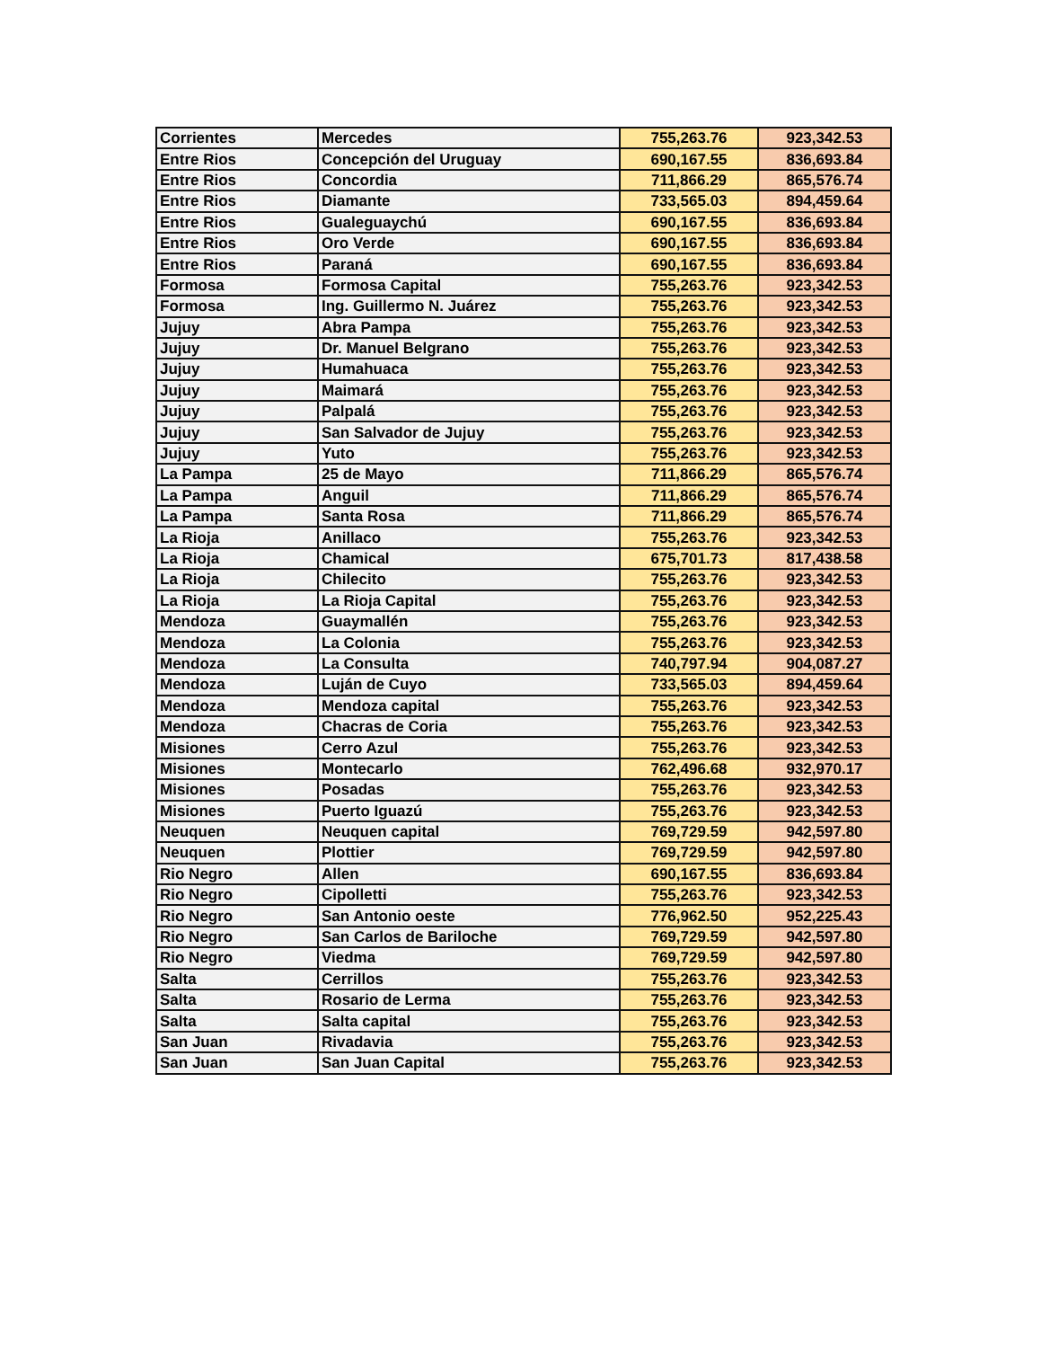| Corrientes | Mercedes | 755,263.76 | 923,342.53 |
| Entre Rios | Concepción del Uruguay | 690,167.55 | 836,693.84 |
| Entre Rios | Concordia | 711,866.29 | 865,576.74 |
| Entre Rios | Diamante | 733,565.03 | 894,459.64 |
| Entre Rios | Gualeguaychú | 690,167.55 | 836,693.84 |
| Entre Rios | Oro Verde | 690,167.55 | 836,693.84 |
| Entre Rios | Paraná | 690,167.55 | 836,693.84 |
| Formosa | Formosa Capital | 755,263.76 | 923,342.53 |
| Formosa | Ing. Guillermo N. Juárez | 755,263.76 | 923,342.53 |
| Jujuy | Abra Pampa | 755,263.76 | 923,342.53 |
| Jujuy | Dr. Manuel Belgrano | 755,263.76 | 923,342.53 |
| Jujuy | Humahuaca | 755,263.76 | 923,342.53 |
| Jujuy | Maimará | 755,263.76 | 923,342.53 |
| Jujuy | Palpalá | 755,263.76 | 923,342.53 |
| Jujuy | San Salvador de Jujuy | 755,263.76 | 923,342.53 |
| Jujuy | Yuto | 755,263.76 | 923,342.53 |
| La Pampa | 25 de Mayo | 711,866.29 | 865,576.74 |
| La Pampa | Anguil | 711,866.29 | 865,576.74 |
| La Pampa | Santa Rosa | 711,866.29 | 865,576.74 |
| La Rioja | Anillaco | 755,263.76 | 923,342.53 |
| La Rioja | Chamical | 675,701.73 | 817,438.58 |
| La Rioja | Chilecito | 755,263.76 | 923,342.53 |
| La Rioja | La Rioja Capital | 755,263.76 | 923,342.53 |
| Mendoza | Guaymallén | 755,263.76 | 923,342.53 |
| Mendoza | La Colonia | 755,263.76 | 923,342.53 |
| Mendoza | La Consulta | 740,797.94 | 904,087.27 |
| Mendoza | Luján de Cuyo | 733,565.03 | 894,459.64 |
| Mendoza | Mendoza capital | 755,263.76 | 923,342.53 |
| Mendoza | Chacras de Coria | 755,263.76 | 923,342.53 |
| Misiones | Cerro Azul | 755,263.76 | 923,342.53 |
| Misiones | Montecarlo | 762,496.68 | 932,970.17 |
| Misiones | Posadas | 755,263.76 | 923,342.53 |
| Misiones | Puerto Iguazú | 755,263.76 | 923,342.53 |
| Neuquen | Neuquen capital | 769,729.59 | 942,597.80 |
| Neuquen | Plottier | 769,729.59 | 942,597.80 |
| Rio Negro | Allen | 690,167.55 | 836,693.84 |
| Rio Negro | Cipolletti | 755,263.76 | 923,342.53 |
| Rio Negro | San Antonio oeste | 776,962.50 | 952,225.43 |
| Rio Negro | San Carlos de Bariloche | 769,729.59 | 942,597.80 |
| Rio Negro | Viedma | 769,729.59 | 942,597.80 |
| Salta | Cerrillos | 755,263.76 | 923,342.53 |
| Salta | Rosario de Lerma | 755,263.76 | 923,342.53 |
| Salta | Salta capital | 755,263.76 | 923,342.53 |
| San Juan | Rivadavia | 755,263.76 | 923,342.53 |
| San Juan | San Juan Capital | 755,263.76 | 923,342.53 |